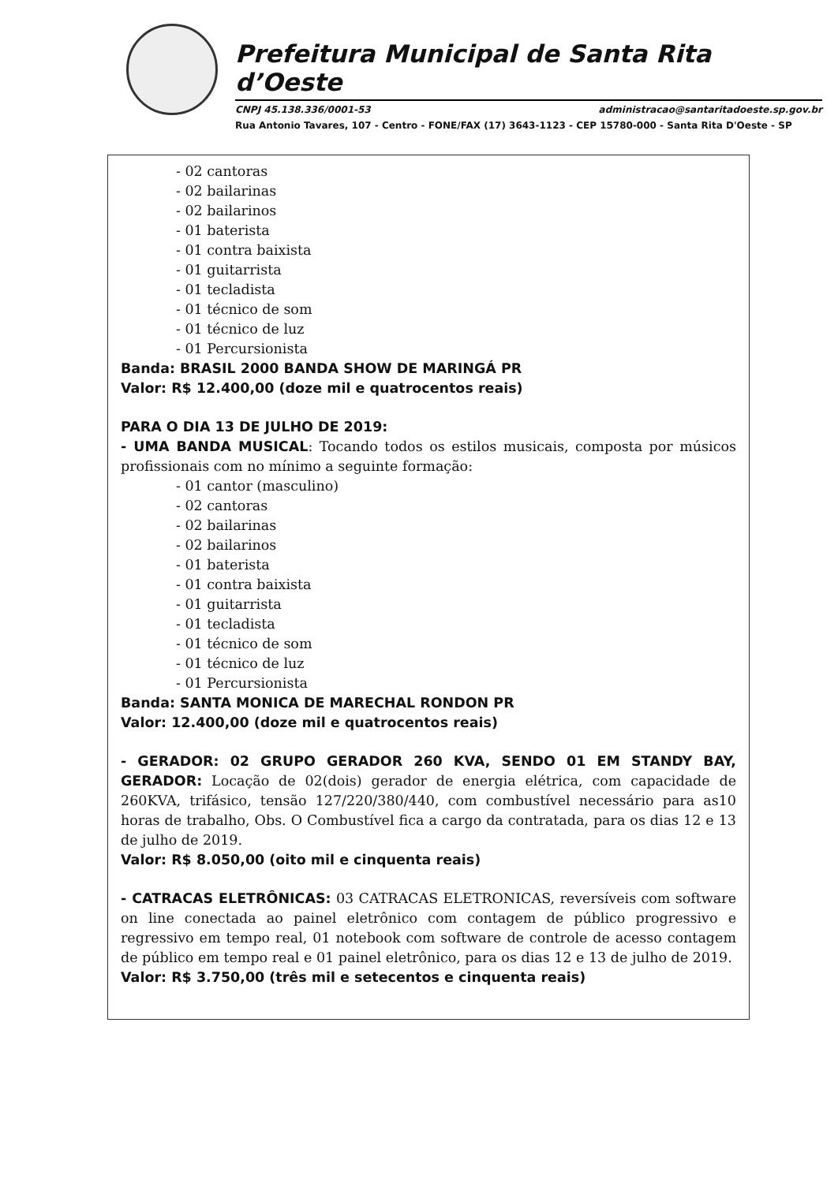Prefeitura Municipal de Santa Rita d’Oeste
CNPJ 45.138.336/0001-53 administracao@santaritadoeste.sp.gov.br
Rua Antonio Tavares, 107 - Centro - FONE/FAX (17) 3643-1123 - CEP 15780-000 - Santa Rita D'Oeste - SP
- 02 cantoras
- 02 bailarinas
- 02 bailarinos
- 01 baterista
- 01 contra baixista
- 01 guitarrista
- 01 tecladista
- 01 técnico de som
- 01 técnico de luz
- 01 Percursionista
Banda: BRASIL 2000 BANDA SHOW DE MARINGÁ PR
Valor: R$ 12.400,00 (doze mil e quatrocentos reais)
PARA O DIA 13 DE JULHO DE 2019:
- UMA BANDA MUSICAL: Tocando todos os estilos musicais, composta por músicos profissionais com no mínimo a seguinte formação:
- 01 cantor (masculino)
- 02 cantoras
- 02 bailarinas
- 02 bailarinos
- 01 baterista
- 01 contra baixista
- 01 guitarrista
- 01 tecladista
- 01 técnico de som
- 01 técnico de luz
- 01 Percursionista
Banda: SANTA MONICA DE MARECHAL RONDON PR
Valor: 12.400,00 (doze mil e quatrocentos reais)
- GERADOR: 02 GRUPO GERADOR 260 KVA, SENDO 01 EM STANDY BAY, GERADOR: Locação de 02(dois) gerador de energia elétrica, com capacidade de 260KVA, trifásico, tensão 127/220/380/440, com combustível necessário para as10 horas de trabalho, Obs. O Combustível fica a cargo da contratada, para os dias 12 e 13 de julho de 2019.
Valor: R$ 8.050,00 (oito mil e cinquenta reais)
- CATRACAS ELETRÔNICAS: 03 CATRACAS ELETRONICAS, reversíveis com software on line conectada ao painel eletrônico com contagem de público progressivo e regressivo em tempo real, 01 notebook com software de controle de acesso contagem de público em tempo real e 01 painel eletrônico, para os dias 12 e 13 de julho de 2019.
Valor: R$ 3.750,00 (três mil e setecentos e cinquenta reais)